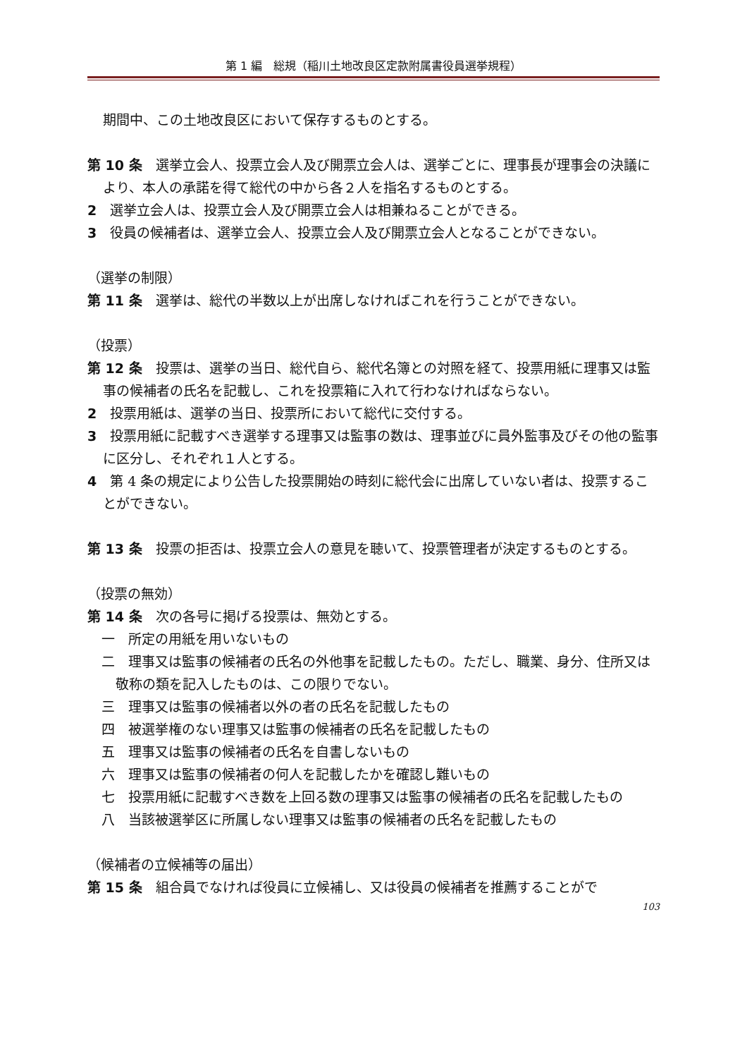第 1 編　総規（稲川土地改良区定款附属書役員選挙規程）
期間中、この土地改良区において保存するものとする。
第 10 条　選挙立会人、投票立会人及び開票立会人は、選挙ごとに、理事長が理事会の決議により、本人の承諾を得て総代の中から各２人を指名するものとする。
2　選挙立会人は、投票立会人及び開票立会人は相兼ねることができる。
3　役員の候補者は、選挙立会人、投票立会人及び開票立会人となることができない。
（選挙の制限）
第 11 条　選挙は、総代の半数以上が出席しなければこれを行うことができない。
（投票）
第 12 条　投票は、選挙の当日、総代自ら、総代名簿との対照を経て、投票用紙に理事又は監事の候補者の氏名を記載し、これを投票箱に入れて行わなければならない。
2　投票用紙は、選挙の当日、投票所において総代に交付する。
3　投票用紙に記載すべき選挙する理事又は監事の数は、理事並びに員外監事及びその他の監事に区分し、それぞれ１人とする。
4　第 4 条の規定により公告した投票開始の時刻に総代会に出席していない者は、投票することができない。
第 13 条　投票の拒否は、投票立会人の意見を聴いて、投票管理者が決定するものとする。
（投票の無効）
第 14 条　次の各号に掲げる投票は、無効とする。
一　所定の用紙を用いないもの
二　理事又は監事の候補者の氏名の外他事を記載したもの。ただし、職業、身分、住所又は敬称の類を記入したものは、この限りでない。
三　理事又は監事の候補者以外の者の氏名を記載したもの
四　被選挙権のない理事又は監事の候補者の氏名を記載したもの
五　理事又は監事の候補者の氏名を自書しないもの
六　理事又は監事の候補者の何人を記載したかを確認し難いもの
七　投票用紙に記載すべき数を上回る数の理事又は監事の候補者の氏名を記載したもの
八　当該被選挙区に所属しない理事又は監事の候補者の氏名を記載したもの
（候補者の立候補等の届出）
第 15 条　組合員でなければ役員に立候補し、又は役員の候補者を推薦することがで
103